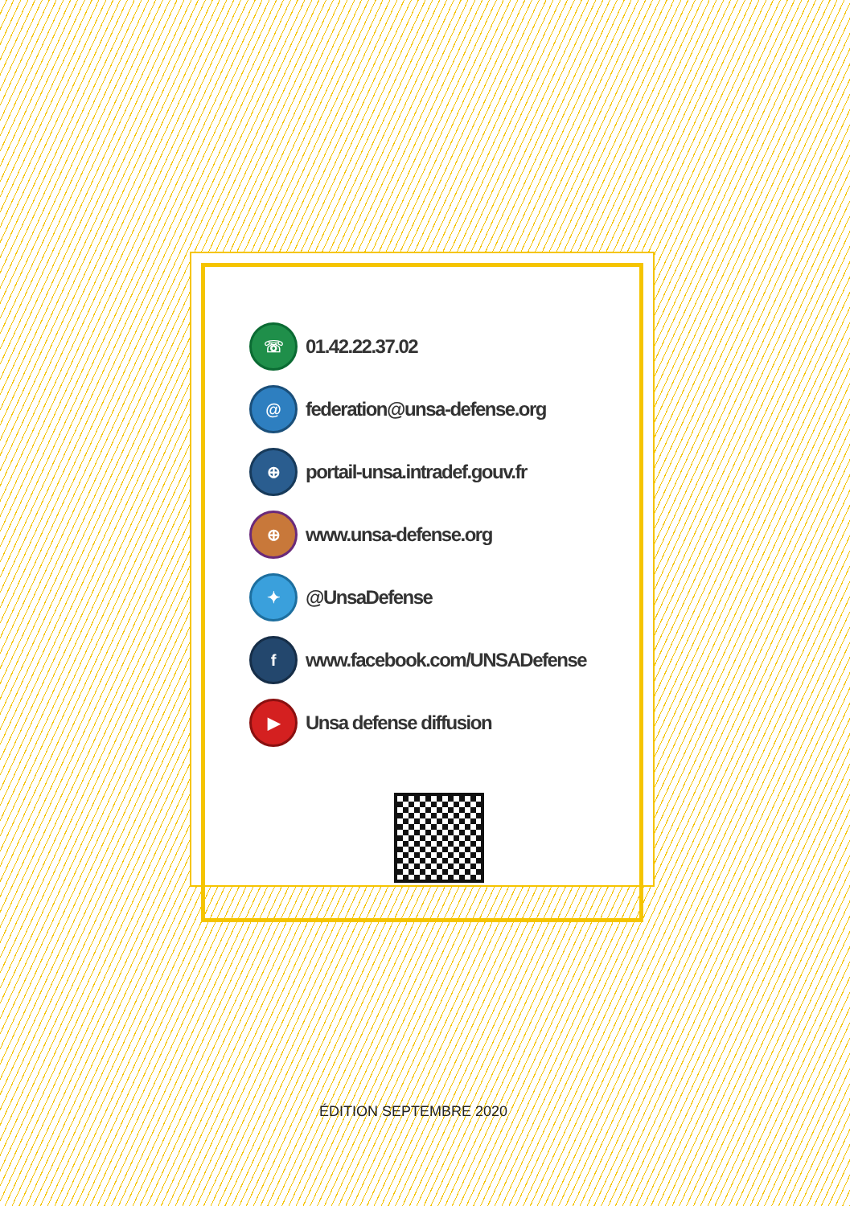☏
01.42.22.37.02
@
federation@unsa-defense.org
⊕
portail-unsa.intradef.gouv.fr
⊕
www.unsa-defense.org
✦
@UnsaDefense
f
www.facebook.com/UNSADefense
▶
Unsa defense diffusion
ÉDITION SEPTEMBRE 2020